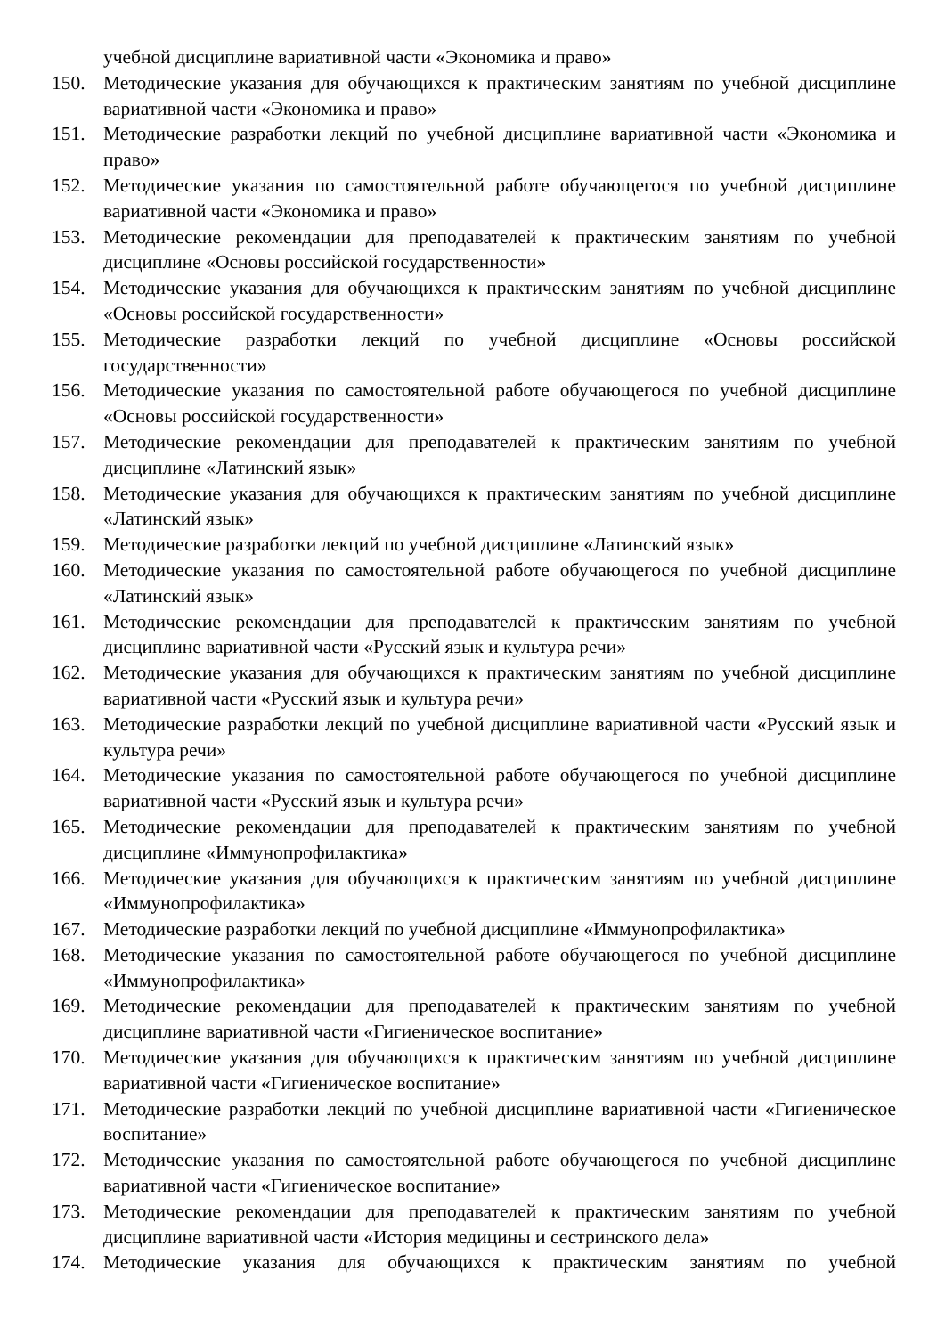учебной дисциплине вариативной части «Экономика и право»
150. Методические указания для обучающихся к практическим занятиям по учебной дисциплине вариативной части «Экономика и право»
151. Методические разработки лекций по учебной дисциплине вариативной части «Экономика и право»
152. Методические указания по самостоятельной работе обучающегося по учебной дисциплине вариативной части «Экономика и право»
153. Методические рекомендации для преподавателей к практическим занятиям по учебной дисциплине «Основы российской государственности»
154. Методические указания для обучающихся к практическим занятиям по учебной дисциплине «Основы российской государственности»
155. Методические разработки лекций по учебной дисциплине «Основы российской государственности»
156. Методические указания по самостоятельной работе обучающегося по учебной дисциплине «Основы российской государственности»
157. Методические рекомендации для преподавателей к практическим занятиям по учебной дисциплине «Латинский язык»
158. Методические указания для обучающихся к практическим занятиям по учебной дисциплине «Латинский язык»
159. Методические разработки лекций по учебной дисциплине «Латинский язык»
160. Методические указания по самостоятельной работе обучающегося по учебной дисциплине «Латинский язык»
161. Методические рекомендации для преподавателей к практическим занятиям по учебной дисциплине вариативной части «Русский язык и культура речи»
162. Методические указания для обучающихся к практическим занятиям по учебной дисциплине вариативной части «Русский язык и культура речи»
163. Методические разработки лекций по учебной дисциплине вариативной части «Русский язык и культура речи»
164. Методические указания по самостоятельной работе обучающегося по учебной дисциплине вариативной части «Русский язык и культура речи»
165. Методические рекомендации для преподавателей к практическим занятиям по учебной дисциплине «Иммунопрофилактика»
166. Методические указания для обучающихся к практическим занятиям по учебной дисциплине «Иммунопрофилактика»
167. Методические разработки лекций по учебной дисциплине «Иммунопрофилактика»
168. Методические указания по самостоятельной работе обучающегося по учебной дисциплине «Иммунопрофилактика»
169. Методические рекомендации для преподавателей к практическим занятиям по учебной дисциплине вариативной части «Гигиеническое воспитание»
170. Методические указания для обучающихся к практическим занятиям по учебной дисциплине вариативной части «Гигиеническое воспитание»
171. Методические разработки лекций по учебной дисциплине вариативной части «Гигиеническое воспитание»
172. Методические указания по самостоятельной работе обучающегося по учебной дисциплине вариативной части «Гигиеническое воспитание»
173. Методические рекомендации для преподавателей к практическим занятиям по учебной дисциплине вариативной части «История медицины и сестринского дела»
174. Методические указания для обучающихся к практическим занятиям по учебной